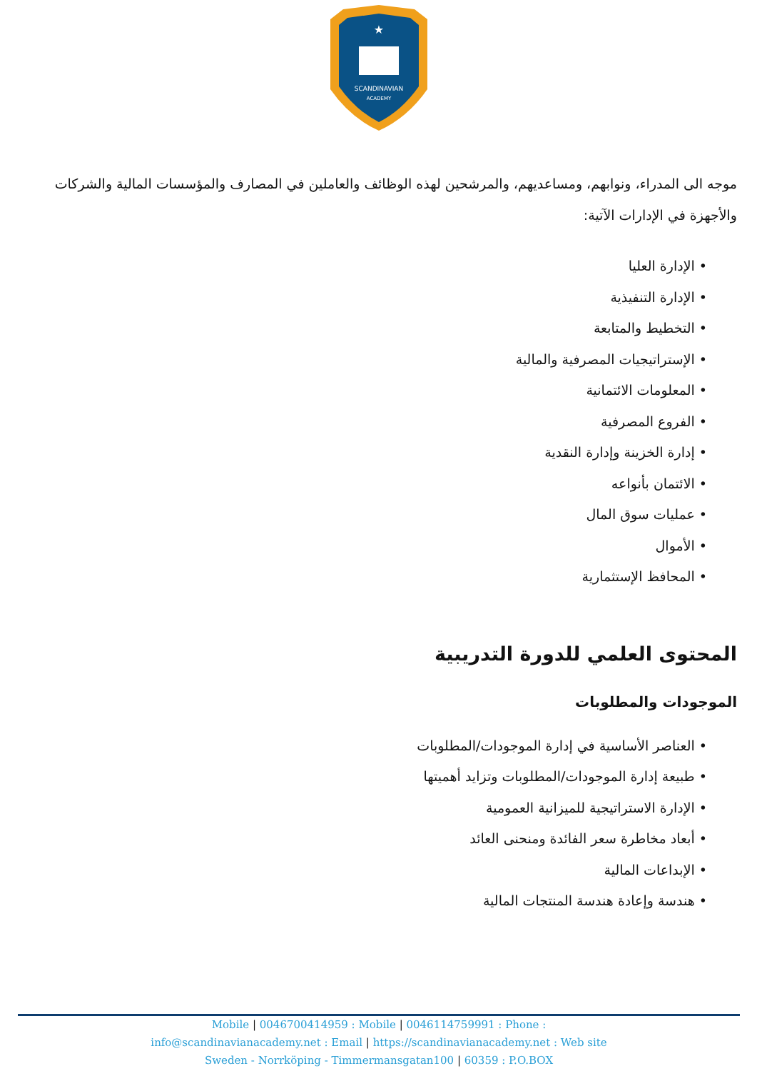SCANDINAVIAN
ACADEMY
★
موجه الى المدراء، ونوابهم، ومساعديهم، والمرشحين لهذه الوظائف والعاملين في المصارف والمؤسسات المالية والشركات والأجهزة في الإدارات الآتية:
• الإدارة العليا
• الإدارة التنفيذية
• التخطيط والمتابعة
• الإستراتيجيات المصرفية والمالية
• المعلومات الائتمانية
• الفروع المصرفية
• إدارة الخزينة وإدارة النقدية
• الائتمان بأنواعه
• عمليات سوق المال
• الأموال
• المحافظ الإستثمارية
المحتوى العلمي للدورة التدريبية
الموجودات والمطلوبات
• العناصر الأساسية في إدارة الموجودات/المطلوبات
• طبيعة إدارة الموجودات/المطلوبات وتزايد أهميتها
• الإدارة الاستراتيجية للميزانية العمومية
• أبعاد مخاطرة سعر الفائدة ومنحنى العائد
• الإبداعات المالية
• هندسة وإعادة هندسة المنتجات المالية
Mobile | 0046700414959 : Mobile | 0046114759991 : Phone :
info@scandinavianacademy.net : Email | https://scandinavianacademy.net : Web site
Sweden - Norrköping - Timmermansgatan100 | 60359 : P.O.BOX